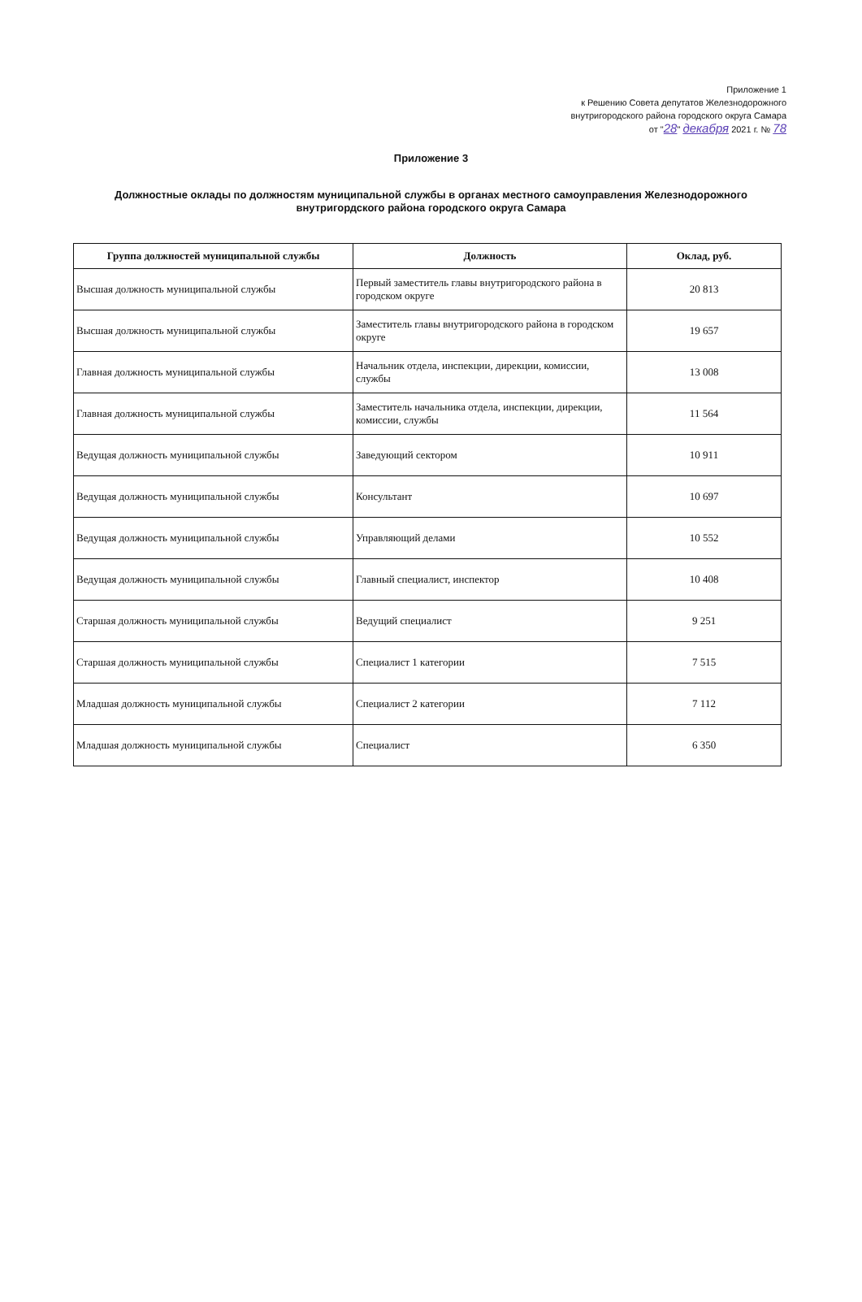Приложение 1
к Решению Совета депутатов Железнодорожного
внутригородского района городского округа Самара
от "28" декабря 2021 г. № 78
Приложение 3
Должностные оклады по должностям муниципальной службы в органах местного самоуправления Железнодорожного внутригордского района городского округа Самара
| Группа должностей муниципальной службы | Должность | Оклад, руб. |
| --- | --- | --- |
| Высшая должность муниципальной службы | Первый заместитель главы внутригородского района в городском округе | 20 813 |
| Высшая должность муниципальной службы | Заместитель главы внутригородского района в городском округе | 19 657 |
| Главная должность муниципальной службы | Начальник отдела, инспекции, дирекции, комиссии, службы | 13 008 |
| Главная должность муниципальной службы | Заместитель начальника отдела, инспекции, дирекции, комиссии, службы | 11 564 |
| Ведущая должность муниципальной службы | Заведующий сектором | 10 911 |
| Ведущая должность муниципальной службы | Консультант | 10 697 |
| Ведущая должность муниципальной службы | Управляющий делами | 10 552 |
| Ведущая должность муниципальной службы | Главный специалист, инспектор | 10 408 |
| Старшая должность муниципальной службы | Ведущий специалист | 9 251 |
| Старшая должность муниципальной службы | Специалист 1 категории | 7 515 |
| Младшая должность муниципальной службы | Специалист 2 категории | 7 112 |
| Младшая должность муниципальной службы | Специалист | 6 350 |